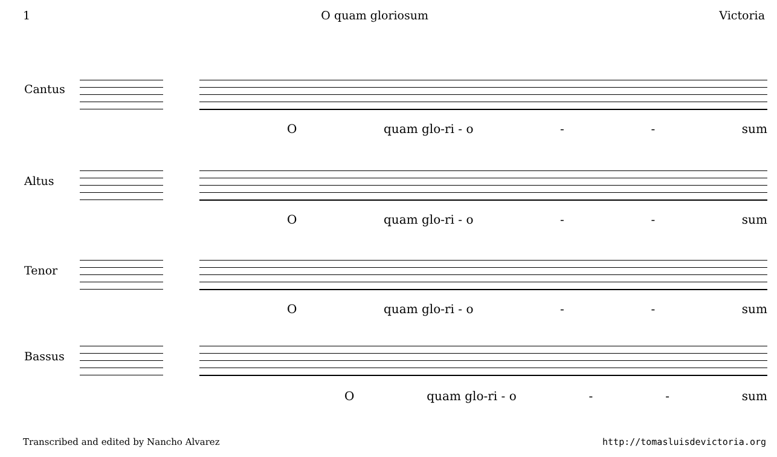1 O quam gloriosum Victoria
Cantus
Oquam glo-ri - o - - sum
Altus
Oquam glo-ri - o - - sum
Tenor
Oquam glo-ri - o - - sum
Bassus
Oquam glo-ri - o - - sum
Transcribed and edited by Nancho Alvarez http://tomasluisdevictoria.org